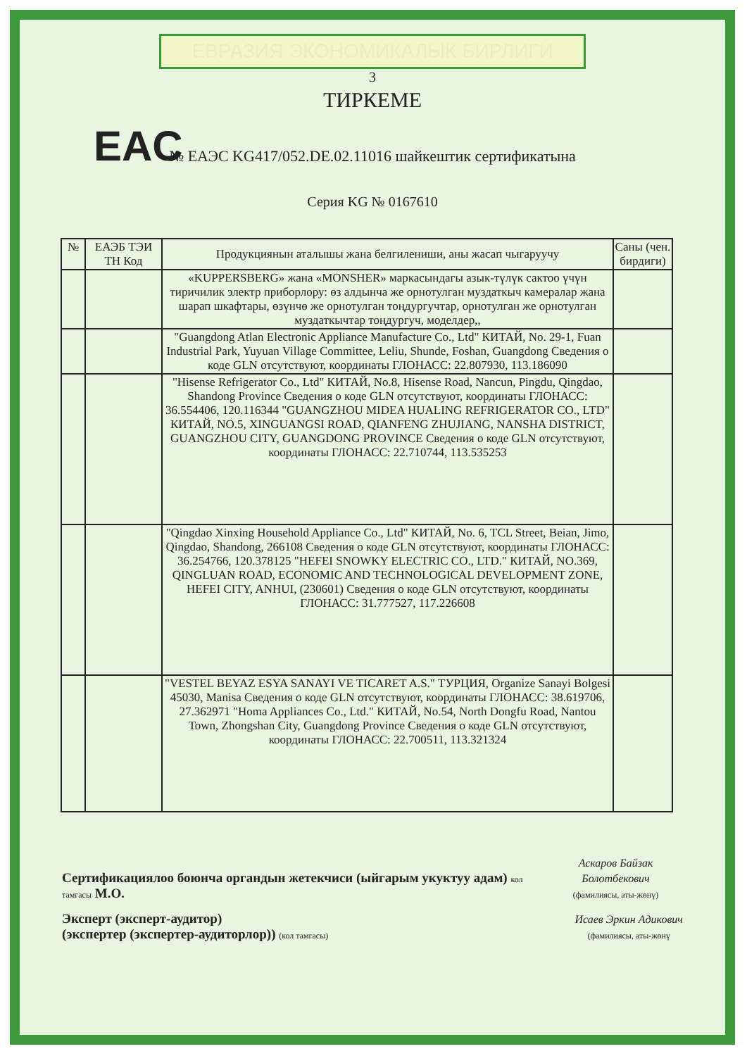ЕВРАЗИЯ ЭКОНОМИКАЛЫК БИРЛИГИ
EAC
3
ТИРКЕМЕ
№ ЕАЭС KG417/052.DE.02.11016 шайкештик сертификатына
Серия KG № 0167610
| № | ЕАЭБ ТЭИ ТН Код | Продукциянын аталышы жана белгилениши, аны жасап чыгаруучу | Саны (чен. бирдиги) |
| --- | --- | --- | --- |
| | | «KUPPERSBERG» жана «MONSHER» маркасындагы азык-түлүк сактоо үчүн тиричилик электр приборлору: өз алдынча же орнотулган муздаткыч камералар жана шарап шкафтары, өзүнчө же орнотулган тоңдургучтар, орнотулган же орнотулган муздаткычтар тоңдургуч, моделдер,, | |
| | | "Guangdong Atlan Electronic Appliance Manufacture Co., Ltd" КИТАЙ, No. 29-1, Fuan Industrial Park, Yuyuan Village Committee, Leliu, Shunde, Foshan, Guangdong Сведения о коде GLN отсутствуют, координаты ГЛОНАСС: 22.807930, 113.186090 | |
| | | "Hisense Refrigerator Co., Ltd" КИТАЙ, No.8, Hisense Road, Nancun, Pingdu, Qingdao, Shandong Province Сведения о коде GLN отсутствуют, координаты ГЛОНАСС: 36.554406, 120.116344 "GUANGZHOU MIDEA HUALING REFRIGERATOR CO., LTD" КИТАЙ, NO.5, XINGUANGSI ROAD, QIANFENG ZHUJIANG, NANSHA DISTRICT, GUANGZHOU CITY, GUANGDONG PROVINCE Сведения о коде GLN отсутствуют, координаты ГЛОНАСС: 22.710744, 113.535253 | |
| | | "Qingdao Xinxing Household Appliance Co., Ltd" КИТАЙ, No. 6, TCL Street, Beian, Jimo, Qingdao, Shandong, 266108 Сведения о коде GLN отсутствуют, координаты ГЛОНАСС: 36.254766, 120.378125 "HEFEI SNOWKY ELECTRIC CO., LTD." КИТАЙ, NO.369, QINGLUAN ROAD, ECONOMIC AND TECHNOLOGICAL DEVELOPMENT ZONE, HEFEI CITY, ANHUI, (230601) Сведения о коде GLN отсутствуют, координаты ГЛОНАСС: 31.777527, 117.226608 | |
| | | "VESTEL BEYAZ ESYA SANAYI VE TICARET A.S." ТУРЦИЯ, Organize Sanayi Bolgesi 45030, Manisa Сведения о коде GLN отсутствуют, координаты ГЛОНАСС: 38.619706, 27.362971 "Homa Appliances Co., Ltd." КИТАЙ, No.54, North Dongfu Road, Nantou Town, Zhongshan City, Guangdong Province Сведения о коде GLN отсутствуют, координаты ГЛОНАСС: 22.700511, 113.321324 | |
Сертификациялоо боюнча органдын жетекчиси (ыйгарым укуктуу адам) кол тамгасы М.О.
Аскаров Байзак Болотбекович
(фамилиясы, аты-жөнү)
Эксперт (эксперт-аудитор)
(экспертер (экспертер-аудиторлор)) (кол тамгасы)
Исаев Эркин Адикович
(фамилиясы, аты-жөнү